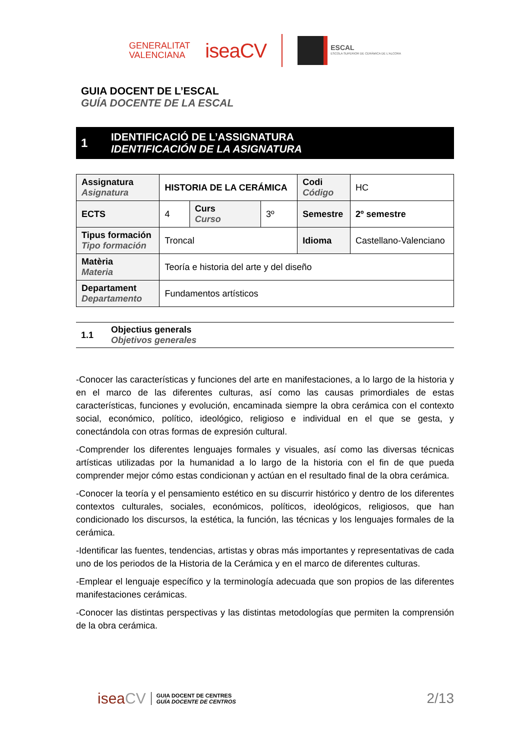GENERALITAT
VALENCIANA
iseaCV
ESCAL
ESCOLA SUPERIOR DE CERÀMICA DE L'ALCORA
GUIA DOCENT DE L’ESCAL
GUÍA DOCENTE DE LA ESCAL
1
IDENTIFICACIÓ DE L’ASSIGNATURA
IDENTIFICACIÓN DE LA ASIGNATURA
| Assignatura Asignatura | HISTORIA DE LA CERÁMICA | | | Codi Código | HC |
| ECTS | 4 | Curs Curso | 3º | Semestre | 2º semestre |
| Tipus formación Tipo formación | Troncal | | | Idioma | Castellano-Valenciano |
| Matèria Materia | Teoría e historia del arte y del diseño | | | | |
| Departament Departamento | Fundamentos artísticos | | | | |
1.1
Objectius generals
Objetivos generales
-Conocer las características y funciones del arte en manifestaciones, a lo largo de la historia y en el marco de las diferentes culturas, así como las causas primordiales de estas características, funciones y evolución, encaminada siempre la obra cerámica con el contexto social, económico, político, ideológico, religioso e individual en el que se gesta, y conectándola con otras formas de expresión cultural.
-Comprender los diferentes lenguajes formales y visuales, así como las diversas técnicas artísticas utilizadas por la humanidad a lo largo de la historia con el fin de que pueda comprender mejor cómo estas condicionan y actúan en el resultado final de la obra cerámica.
-Conocer la teoría y el pensamiento estético en su discurrir histórico y dentro de los diferentes contextos culturales, sociales, económicos, políticos, ideológicos, religiosos, que han condicionado los discursos, la estética, la función, las técnicas y los lenguajes formales de la cerámica.
-Identificar las fuentes, tendencias, artistas y obras más importantes y representativas de cada uno de los periodos de la Historia de la Cerámica y en el marco de diferentes culturas.
-Emplear el lenguaje específico y la terminología adecuada que son propios de las diferentes manifestaciones cerámicas.
-Conocer las distintas perspectivas y las distintas metodologías que permiten la comprensión de la obra cerámica.
isea CV
GUIA DOCENT DE CENTRES
GUÍA DOCENTE DE CENTROS
2/13